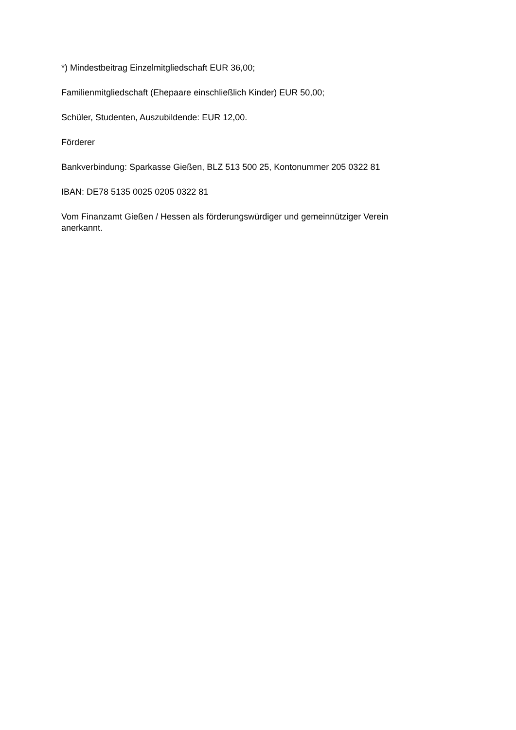*) Mindestbeitrag Einzelmitgliedschaft EUR 36,00;
Familienmitgliedschaft (Ehepaare einschließlich Kinder) EUR 50,00;
Schüler, Studenten, Auszubildende: EUR 12,00.
Förderer
Bankverbindung: Sparkasse Gießen, BLZ 513 500 25, Kontonummer 205 0322 81
IBAN: DE78 5135 0025 0205 0322 81
Vom Finanzamt Gießen / Hessen als förderungswürdiger und gemeinnütziger Verein
anerkannt.